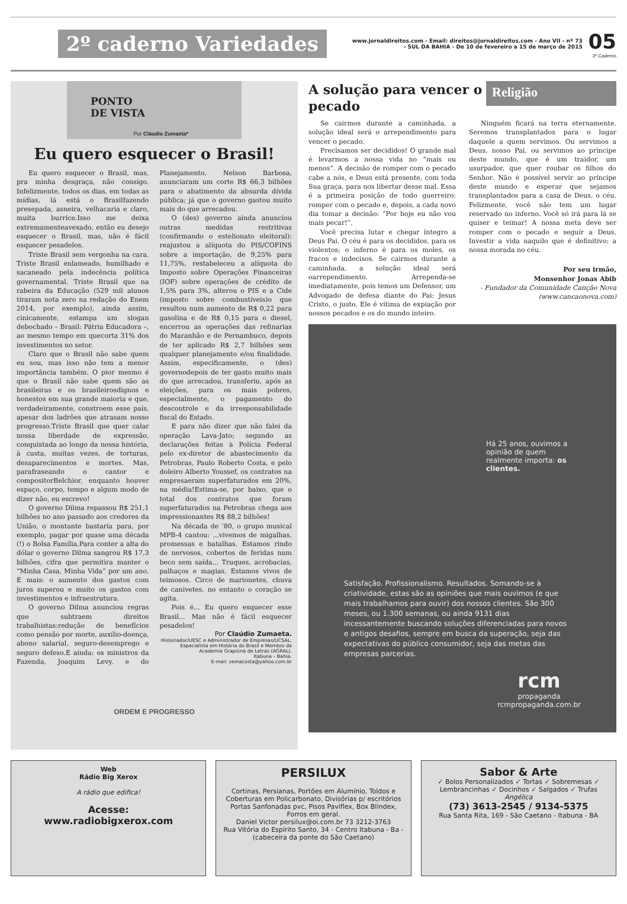2º caderno Variedades
www.jornaldireitos.com - Email: direitos@jornaldireitos.com - Ano VII - nº 73
- SUL DA BAHIA - De 10 de fevereiro a 15 de março de 2015
05
2º Caderno
PONTO
DE VISTA
Por Cláudio Zumaeta*
Eu quero esquecer o Brasil!
Eu quero esquecer o Brasil, mas, pra minha desgraça, não consigo. Infelizmente, todos os dias, em todas as mídias, lá está o Brasilfazendo presepada, asneira, velhacaria e claro, muita burrice.Isso me deixa extremamenteavexado, então eu desejo esquecer o Brasil, mas, não é fácil esquecer pesadelos.
Triste Brasil sem vergonha na cara. Triste Brasil enlameado, humilhado e sacaneado pela indecência política governamental. Triste Brasil que na rabeira da Educação (529 mil alunos tiraram nota zero na redação do Enem 2014, por exemplo), ainda assim, cinicamente, estampa um slogan debochado – Brasil: Pátria Educadora –, ao mesmo tempo em quecorta 31% dos investimentos no setor.
Claro que o Brasil não sabe quem eu sou, mas isso não tem a menor importância também. O pior mesmo é que o Brasil não sabe quem são as brasileiras e os brasileirosdignos e honestos em sua grande maioria e que, verdadeiramente, constroem esse país, apesar dos ladrões que atrasam nosso progresso.Triste Brasil que quer calar nossa liberdade de expressão, conquistada ao longo da nossa história, à custa, muitas vezes, de torturas, desaparecimentos e mortes. Mas, parafraseando o cantor e compositorBelchior, enquanto houver espaço, corpo, tempo e algum modo de dizer não, eu escrevo!
O governo Dilma repassou R$ 251,1 bilhões no ano passado aos credores da União, o montante bastaria para, por exemplo, pagar por quase uma década (!) o Bolsa Família.Para conter a alta do dólar o governo Dilma sangrou R$ 17,3 bilhões, cifra que permitira manter o “Minha Casa, Minha Vida” por um ano. E mais: o aumento dos gastos com juros superou e muito os gastos com investimentos e infraestrutura.
O governo Dilma anunciou regras que subtraem direitos trabalhistas:redução de benefícios como pensão por morte, auxílio-doença, abono salarial, seguro-desemprego e seguro defeso.E ainda: os ministros da Fazenda, Joaquim Levy, e do Planejamento, Nelson Barbosa, anunciaram um corte R$ 66,3 bilhões para o abatimento da absurda dívida pública; já que o governo gastou muito mais do que arrecadou.
O (des) governo ainda anunciou outras medidas restritivas (confirmando o estelionato eleitoral): reajustou a alíquota do PIS/COFINS sobre a importação, de 9,25% para 11,75%, restabeleceu a alíquota do Imposto sobre Operações Financeiras (IOF) sobre operações de crédito de 1,5% para 3%, alterou o PIS e a Cide (imposto sobre combustíveis)o que resultou num aumento de R$ 0,22 para gasolina e de R$ 0,15 para o diesel, encerrou as operações das refinarias do Maranhão e de Pernambuco, depois de ter aplicado R$ 2,7 bilhões sem qualquer planejamento e/ou finalidade. Assim, especificamente, o (des) governodepois de ter gasto muito mais do que arrecadou, transferiu, após as eleições, para os mais pobres, especialmente, o pagamento do descontrole e da irresponsabilidade fiscal do Estado.
E para não dizer que não falei da operação Lava-Jato; segundo as declarações feitas à Polícia Federal pelo ex-diretor de abastecimento da Petrobras, Paulo Roberto Costa, e pelo doleiro Alberto Youssef, os contratos na empresaeram superfaturados em 20%, na média!Estima-se, por baixo, que o total dos contratos que foram superfaturados na Petrobras chega aos impressionantes R$ 88,2 bilhões!
Na década de ’80, o grupo musical MPB-4 cantou: ...vivemos de migalhas, promessas e batalhas. Estamos rindo de nervosos, cobertos de feridas num beco sem saída... Truques, acrobacias, palhaços e magias. Estamos vivos de teimosos. Circo de marionetes, chuva de canivetes, no entanto o coração se agita.
Pois é... Eu quero esquecer esse Brasil... Mas não é fácil esquecer pesadelos!
Por Claúdio Zumaeta.
Historiador/UESC e Administrador de Empresas/UCSAL. Especialista em História do Brasil e Membro da Academia Grapiúna de Letras (AGRAL).
Itabuna – Bahia.
E-mail: zemacosta@yahoo.com.br
ORDEM E PROGRESSO
A solução para vencer o pecado
Religião
Se cairmos durante a caminhada, a solução ideal será o arrependimento para vencer o pecado.
Precisamos ser decididos! O grande mal é levarmos a nossa vida no “mais ou menos”. A decisão de romper com o pecado cabe a nós, e Deus está presente, com toda Sua graça, para nos libertar desse mal. Essa é a primeira posição de todo guerreiro: romper com o pecado e, depois, a cada novo dia tomar a decisão: “Por hoje eu não vou mais pecar!”.
Você precisa lutar e chegar íntegro a Deus Pai. O céu é para os decididos, para os violentos; o inferno é para os moles, os fracos e indecisos. Se cairmos durante a caminhada, a solução ideal será oarrependimento. Arrependa-se imediatamente, pois temos um Defensor, um Advogado de defesa diante do Pai: Jesus Cristo, o justo. Ele é vítima de expiação por nossos pecados e os do mundo inteiro.
Ninguém ficará na terra eternamente. Seremos transplantados para o lugar daquele a quem servimos. Ou servimos a Deus, nosso Pai, ou servimos ao príncipe deste mundo, que é um traidor, um usurpador, que quer roubar os filhos do Senhor. Não é possível servir ao príncipe deste mundo e esperar que sejamos transplantados para a casa de Deus, o céu. Felizmente, você não tem um lugar reservado no inferno. Você só irá para lá se quiser e teimar! A nossa meta deve ser romper com o pecado e seguir a Deus. Investir a vida naquilo que é definitivo: a nossa morada no céu.
Por seu irmão,
Monsenhor Jonas Abib
- Fundador da Comunidade Canção Nova (www.cancaonova.com)
Há 25 anos, ouvimos a opinião de quem realmente importa: os clientes.
Satisfação. Profissionalismo. Resultados. Somando-se à criatividade, estas são as opiniões que mais ouvimos (e que mais trabalhamos para ouvir) dos nossos clientes. São 300 meses, ou 1.300 semanas, ou ainda 9131 dias incessantemente buscando soluções diferenciadas para novos e antigos desafios, sempre em busca da superação, seja das expectativas do público consumidor, seja das metas das empresas parcerias.
rcm
propaganda
rcmpropaganda.com.br
Web
Rádio Big Xerox
A rádio que edifica!
Acesse:
www.radiobigxerox.com
PERSILUX
Cortinas, Persianas, Portões em Alumínio, Toldos e Coberturas em Policarbonato, Divisórias p/ escritórios Portas Sanfonadas pvc, Pisos Paviflex, Box Blindex, Forros em geral.
Daniel Victor persilux@oi.com.br 73 3212-3763
Rua Vitória do Espírito Santo, 34 - Centro Itabuna - Ba - (cabeceira da ponte do São Caetano)
Sabor & Arte
✓ Bolos Personalizados ✓ Tortas ✓ Sobremesas ✓ Lembrancinhas ✓ Docinhos ✓ Salgados ✓ Trufas
Angélica
(73) 3613-2545 / 9134-5375
Rua Santa Rita, 169 - São Caetano - Itabuna - BA